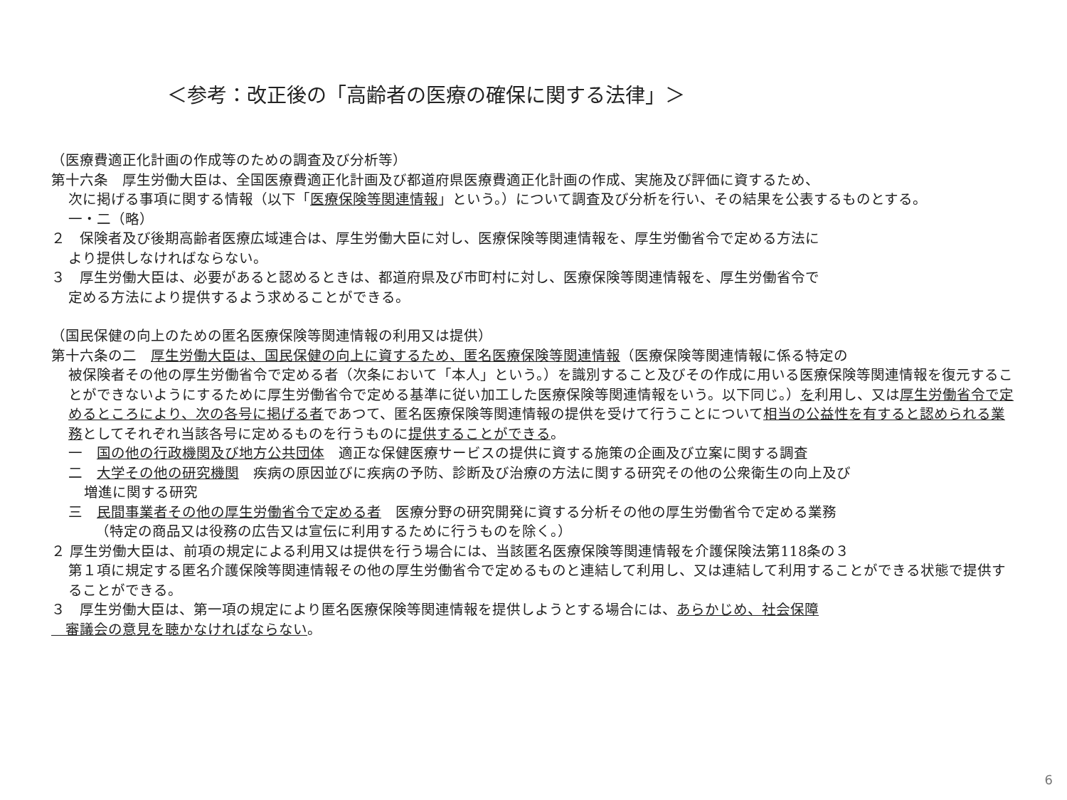＜参考：改正後の「高齢者の医療の確保に関する法律」＞
（医療費適正化計画の作成等のための調査及び分析等）
第十六条　厚生労働大臣は、全国医療費適正化計画及び都道府県医療費適正化計画の作成、実施及び評価に資するため、
次に掲げる事項に関する情報（以下「医療保険等関連情報」という。）について調査及び分析を行い、その結果を公表するものとする。
一・二（略）
２　保険者及び後期高齢者医療広域連合は、厚生労働大臣に対し、医療保険等関連情報を、厚生労働省令で定める方法に
より提供しなければならない。
３　厚生労働大臣は、必要があると認めるときは、都道府県及び市町村に対し、医療保険等関連情報を、厚生労働省令で
定める方法により提供するよう求めることができる。
（国民保健の向上のための匿名医療保険等関連情報の利用又は提供）
第十六条の二　厚生労働大臣は、国民保健の向上に資するため、匿名医療保険等関連情報（医療保険等関連情報に係る特定の
被保険者その他の厚生労働省令で定める者（次条において「本人」という。）を識別すること及びその作成に用いる医療保険等関連情報を復元することができないようにするために厚生労働省令で定める基準に従い加工した医療保険等関連情報をいう。以下同じ。）を利用し、又は厚生労働省令で定めるところにより、次の各号に掲げる者であつて、匿名医療保険等関連情報の提供を受けて行うことについて相当の公益性を有すると認められる業務としてそれぞれ当該各号に定めるものを行うものに提供することができる。
一　国の他の行政機関及び地方公共団体　適正な保健医療サービスの提供に資する施策の企画及び立案に関する調査
二　大学その他の研究機関　疾病の原因並びに疾病の予防、診断及び治療の方法に関する研究その他の公衆衛生の向上及び
増進に関する研究
三　民間事業者その他の厚生労働省令で定める者　医療分野の研究開発に資する分析その他の厚生労働省令で定める業務
（特定の商品又は役務の広告又は宣伝に利用するために行うものを除く。）
２ 厚生労働大臣は、前項の規定による利用又は提供を行う場合には、当該匿名医療保険等関連情報を介護保険法第118条の３
第１項に規定する匿名介護保険等関連情報その他の厚生労働省令で定めるものと連結して利用し、又は連結して利用することができる状態で提供することができる。
３　厚生労働大臣は、第一項の規定により匿名医療保険等関連情報を提供しようとする場合には、あらかじめ、社会保障
　審議会の意見を聴かなければならない。
6